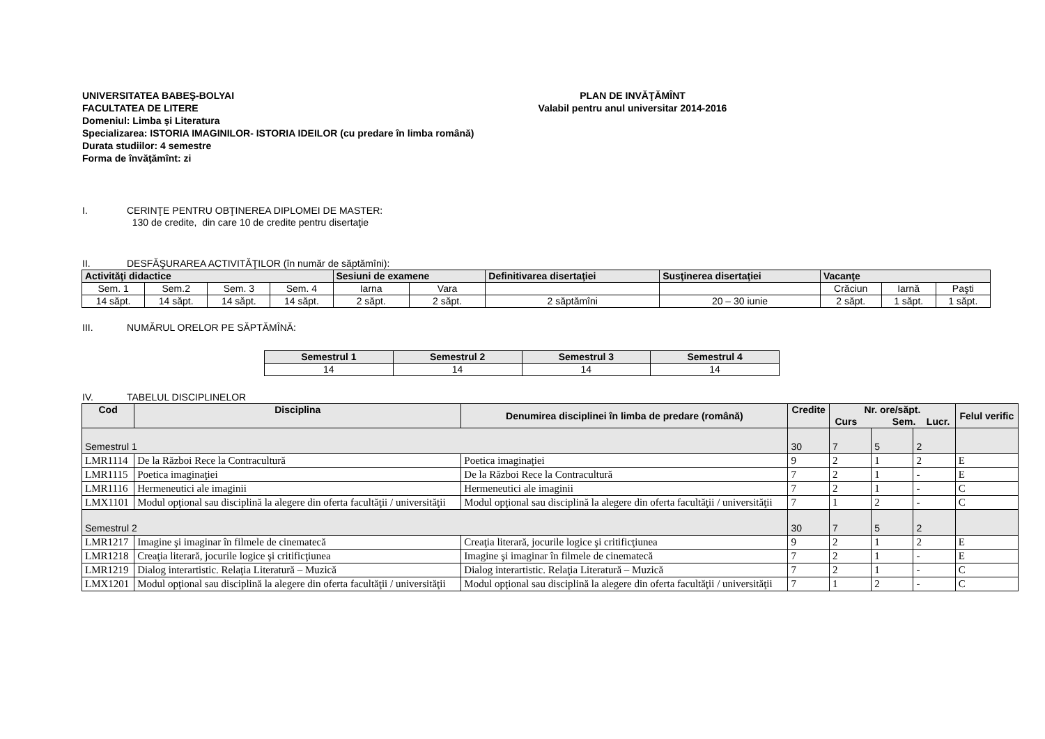UNIVERSITATEA BABEŞ-BOLYAI
FACULTATEA DE LITERE
PLAN DE INVĂŢĂMÎNT
Valabil pentru anul universitar 2014-2016
Domeniul: Limba şi Literatura
Specializarea: ISTORIA IMAGINILOR- ISTORIA IDEILOR (cu predare în limba română)
Durata studiilor: 4 semestre
Forma de învăţămînt: zi
I. CERINŢE PENTRU OBŢINEREA DIPLOMEI DE MASTER:
130 de credite, din care 10 de credite pentru disertaţie
II. DESFĂŞURAREA ACTIVITĂŢILOR (în număr de săptămîni):
| Activităţi didactice | | | | Sesiuni de examene | | Definitivarea disertaţiei | Susţinerea disertaţiei | Vacanţe | | |
| --- | --- | --- | --- | --- | --- | --- | --- | --- | --- | --- |
| Sem. 1 | Sem.2 | Sem. 3 | Sem. 4 | Iarna | Vara | | | Crăciun | Iarnă | Paşti |
| 14 săpt. | 14 săpt. | 14 săpt. | 14 săpt. | 2 săpt. | 2 săpt. | 2 săptămîni | 20 – 30 iunie | 2 săpt. | 1 săpt. | 1 săpt. |
III. NUMĂRUL ORELOR PE SĂPTĂMÎNĂ:
| Semestrul 1 | Semestrul 2 | Semestrul 3 | Semestrul 4 |
| --- | --- | --- | --- |
| 14 | 14 | 14 | 14 |
IV. TABELUL DISCIPLINELOR
| Cod | Disciplina | Denumirea disciplinei în limba de predare (română) | Credite | Nr. ore/săpt. Curs Sem. Lucr. | | | Felul verific |
| --- | --- | --- | --- | --- | --- | --- | --- |
| Semestrul 1 | | | 30 | 7 | 5 | 2 | |
| LMR1114 | De la Război Rece la Contracultură | Poetica imaginaţiei | 9 | 2 | 1 | 2 | E |
| LMR1115 | Poetica imaginaţiei | De la Război Rece la Contracultură | 7 | 2 | 1 | - | E |
| LMR1116 | Hermeneutici ale imaginii | Hermeneutici ale imaginii | 7 | 2 | 1 | - | C |
| LMX1101 | Modul opţional sau disciplină la alegere din oferta facultăţii / universităţii | Modul opţional sau disciplină la alegere din oferta facultăţii / universităţii | 7 | 1 | 2 | - | C |
| Semestrul 2 | | | 30 | 7 | 5 | 2 | |
| LMR1217 | Imagine şi imaginar în filmele de cinematecă | Creaţia literară, jocurile logice şi critificţiunea | 9 | 2 | 1 | 2 | E |
| LMR1218 | Creaţia literară, jocurile logice şi critificţiunea | Imagine şi imaginar în filmele de cinematecă | 7 | 2 | 1 | - | E |
| LMR1219 | Dialog interartistic. Relaţia Literatură – Muzică | Dialog interartistic. Relaţia Literatură – Muzică | 7 | 2 | 1 | - | C |
| LMX1201 | Modul opţional sau disciplină la alegere din oferta facultăţii / universităţii | Modul opţional sau disciplină la alegere din oferta facultăţii / universităţii | 7 | 1 | 2 | - | C |